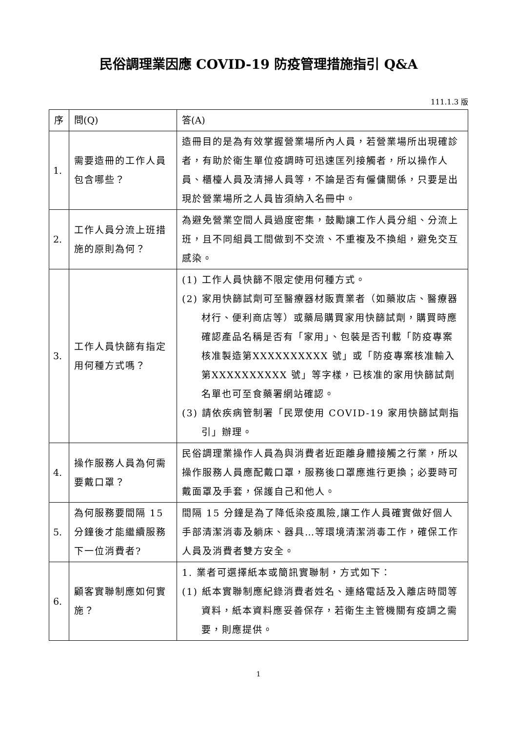民俗調理業因應 COVID-19 防疫管理措施指引 Q&A
111.1.3 版
| 序 | 問(Q) | 答(A) |
| --- | --- | --- |
| 1. | 需要造冊的工作人員包含哪些？ | 造冊目的是為有效掌握營業場所內人員，若營業場所出現確診者，有助於衛生單位疫調時可迅速匡列接觸者，所以操作人員、櫃檯人員及清掃人員等，不論是否有僱傭關係，只要是出現於營業場所之人員皆須納入名冊中。 |
| 2. | 工作人員分流上班措施的原則為何？ | 為避免營業空間人員過度密集，鼓勵讓工作人員分組、分流上班，且不同組員工間做到不交流、不重複及不換組，避免交互感染。 |
| 3. | 工作人員快篩有指定用何種方式嗎？ | (1) 工作人員快篩不限定使用何種方式。 (2) 家用快篩試劑可至醫療器材販賣業者（如藥妝店、醫療器材行、便利商店等）或藥局購買家用快篩試劑，購買時應確認產品名稱是否有「家用」、包裝是否刊載「防疫專案核准製造第XXXXXXXXXX 號」或「防疫專案核准輸入第XXXXXXXXXX 號」等字樣，已核准的家用快篩試劑名單也可至食藥署網站確認。 (3) 請依疾病管制署「民眾使用 COVID-19 家用快篩試劑指引」辦理。 |
| 4. | 操作服務人員為何需要戴口罩？ | 民俗調理業操作人員為與消費者近距離身體接觸之行業，所以操作服務人員應配戴口罩，服務後口罩應進行更換；必要時可戴面罩及手套，保護自己和他人。 |
| 5. | 為何服務要間隔 15 分鐘後才能繼續服務下一位消費者? | 間隔 15 分鐘是為了降低染疫風險,讓工作人員確實做好個人手部清潔消毒及躺床、器具…等環境清潔消毒工作，確保工作人員及消費者雙方安全。 |
| 6. | 顧客實聯制應如何實施？ | 1. 業者可選擇紙本或簡訊實聯制，方式如下： (1) 紙本實聯制應紀錄消費者姓名、連絡電話及入離店時間等資料，紙本資料應妥善保存，若衛生主管機關有疫調之需要，則應提供。 |
1